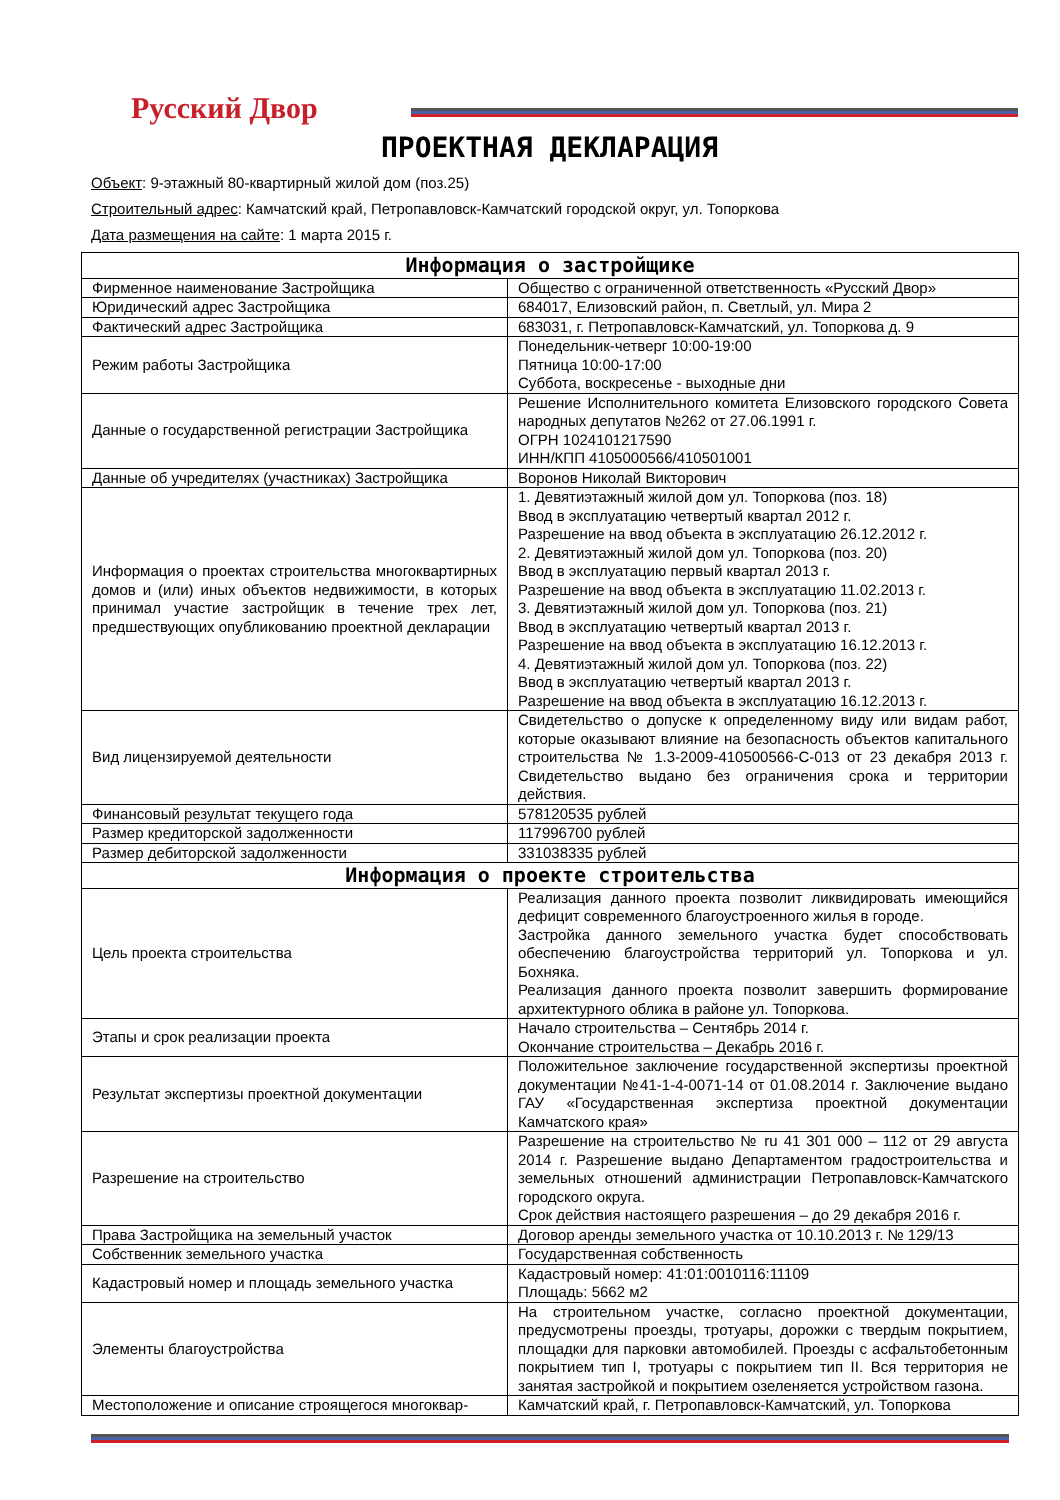Русский Двор
ПРОЕКТНАЯ ДЕКЛАРАЦИЯ
Объект: 9-этажный 80-квартирный жилой дом (поз.25)
Строительный адрес: Камчатский край, Петропавловск-Камчатский городской округ, ул. Топоркова
Дата размещения на сайте: 1 марта 2015 г.
| Информация о застройщике | |
| --- | --- |
| Фирменное наименование Застройщика | Общество с ограниченной ответственность «Русский Двор» |
| Юридический адрес Застройщика | 684017, Елизовский район, п. Светлый, ул. Мира 2 |
| Фактический адрес Застройщика | 683031, г. Петропавловск-Камчатский, ул. Топоркова д. 9 |
| Режим работы Застройщика | Понедельник-четверг 10:00-19:00 Пятница 10:00-17:00 Суббота, воскресенье - выходные дни |
| Данные о государственной регистрации Застройщика | Решение Исполнительного комитета Елизовского городского Совета народных депутатов №262 от 27.06.1991 г. ОГРН 1024101217590 ИНН/КПП 4105000566/410501001 |
| Данные об учредителях (участниках) Застройщика | Воронов Николай Викторович |
| Информация о проектах строительства многоквартирных домов и (или) иных объектов недвижимости, в которых принимал участие застройщик в течение трех лет, предшествующих опубликованию проектной декларации | 1. Девятиэтажный жилой дом ул. Топоркова (поз. 18) Ввод в эксплуатацию четвертый квартал 2012 г. Разрешение на ввод объекта в эксплуатацию 26.12.2012 г. 2. Девятиэтажный жилой дом ул. Топоркова (поз. 20) Ввод в эксплуатацию первый квартал 2013 г. Разрешение на ввод объекта в эксплуатацию 11.02.2013 г. 3. Девятиэтажный жилой дом ул. Топоркова (поз. 21) Ввод в эксплуатацию четвертый квартал 2013 г. Разрешение на ввод объекта в эксплуатацию 16.12.2013 г. 4. Девятиэтажный жилой дом ул. Топоркова (поз. 22) Ввод в эксплуатацию четвертый квартал 2013 г. Разрешение на ввод объекта в эксплуатацию 16.12.2013 г. |
| Вид лицензируемой деятельности | Свидетельство о допуске к определенному виду или видам работ, которые оказывают влияние на безопасность объектов капитального строительства № 1.3-2009-410500566-С-013 от 23 декабря 2013 г. Свидетельство выдано без ограничения срока и территории действия. |
| Финансовый результат текущего года | 578120535 рублей |
| Размер кредиторской задолженности | 117996700 рублей |
| Размер дебиторской задолженности | 331038335 рублей |
| Информация о проекте строительства | |
| Цель проекта строительства | Реализация данного проекта позволит ликвидировать имеющийся дефицит современного благоустроенного жилья в городе. Застройка данного земельного участка будет способствовать обеспечению благоустройства территорий ул. Топоркова и ул. Бохняка. Реализация данного проекта позволит завершить формирование архитектурного облика в районе ул. Топоркова. |
| Этапы и срок реализации проекта | Начало строительства – Сентябрь 2014 г. Окончание строительства – Декабрь 2016 г. |
| Результат экспертизы проектной документации | Положительное заключение государственной экспертизы проектной документации №41-1-4-0071-14 от 01.08.2014 г. Заключение выдано ГАУ «Государственная экспертиза проектной документации Камчатского края» |
| Разрешение на строительство | Разрешение на строительство № ru 41 301 000 – 112 от 29 августа 2014 г. Разрешение выдано Департаментом градостроительства и земельных отношений администрации Петропавловск-Камчатского городского округа. Срок действия настоящего разрешения – до 29 декабря 2016 г. |
| Права Застройщика на земельный участок | Договор аренды земельного участка от 10.10.2013 г. № 129/13 |
| Собственник земельного участка | Государственная собственность |
| Кадастровый номер и площадь земельного участка | Кадастровый номер: 41:01:0010116:11109 Площадь: 5662 м2 |
| Элементы благоустройства | На строительном участке, согласно проектной документации, предусмотрены проезды, тротуары, дорожки с твердым покрытием, площадки для парковки автомобилей. Проезды с асфальтобетонным покрытием тип I, тротуары с покрытием тип II. Вся территория не занятая застройкой и покрытием озеленяется устройством газона. |
| Местоположение и описание строящегося многоквар- | Камчатский край, г. Петропавловск-Камчатский, ул. Топоркова |